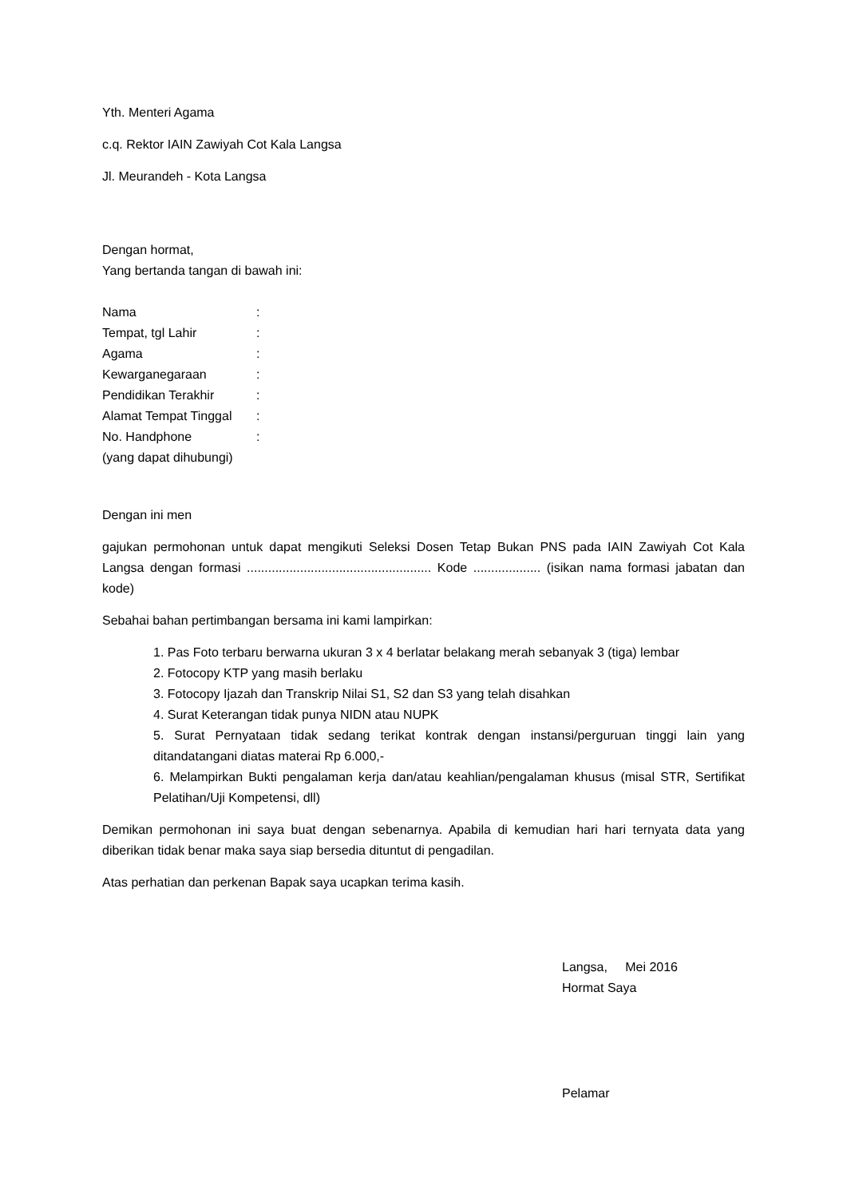Yth. Menteri Agama
c.q. Rektor IAIN Zawiyah Cot Kala Langsa
Jl. Meurandeh - Kota Langsa
Dengan hormat,
Yang bertanda tangan di bawah ini:
| Nama | : |
| Tempat, tgl Lahir | : |
| Agama | : |
| Kewarganegaraan | : |
| Pendidikan Terakhir | : |
| Alamat Tempat Tinggal | : |
| No. Handphone | : |
| (yang dapat dihubungi) | |
Dengan ini men
gajukan permohonan untuk dapat mengikuti Seleksi Dosen Tetap Bukan PNS pada IAIN Zawiyah Cot Kala Langsa dengan formasi .................................................... Kode ................... (isikan nama formasi jabatan dan kode)
Sebahai bahan pertimbangan bersama ini kami lampirkan:
1. Pas Foto terbaru berwarna ukuran 3 x 4 berlatar belakang merah sebanyak 3 (tiga) lembar
2. Fotocopy KTP yang masih berlaku
3. Fotocopy Ijazah dan Transkrip Nilai S1, S2 dan S3 yang telah disahkan
4. Surat Keterangan tidak punya NIDN atau NUPK
5. Surat Pernyataan tidak sedang terikat kontrak dengan instansi/perguruan tinggi lain yang ditandatangani diatas materai Rp 6.000,-
6. Melampirkan Bukti pengalaman kerja dan/atau keahlian/pengalaman khusus (misal STR, Sertifikat Pelatihan/Uji Kompetensi, dll)
Demikan permohonan ini saya buat dengan sebenarnya. Apabila di kemudian hari hari ternyata data yang diberikan tidak benar maka saya siap bersedia dituntut di pengadilan.
Atas perhatian dan perkenan Bapak saya ucapkan terima kasih.
Langsa, Mei 2016
Hormat Saya
Pelamar